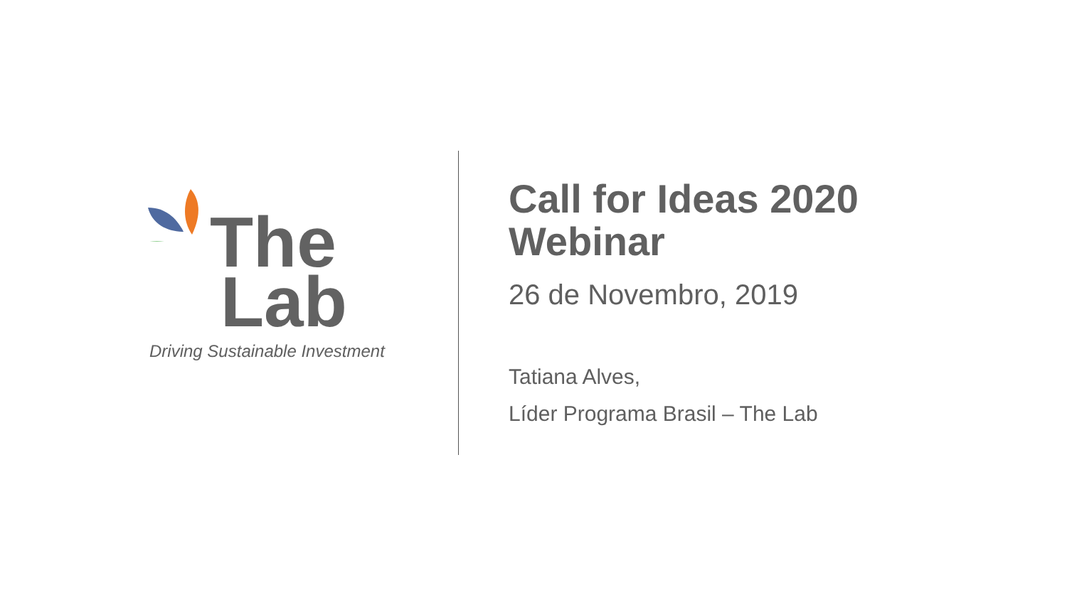The
Lab
Driving Sustainable Investment
Call for Ideas 2020
Webinar
26 de Novembro, 2019
Tatiana Alves,
Líder Programa Brasil – The Lab